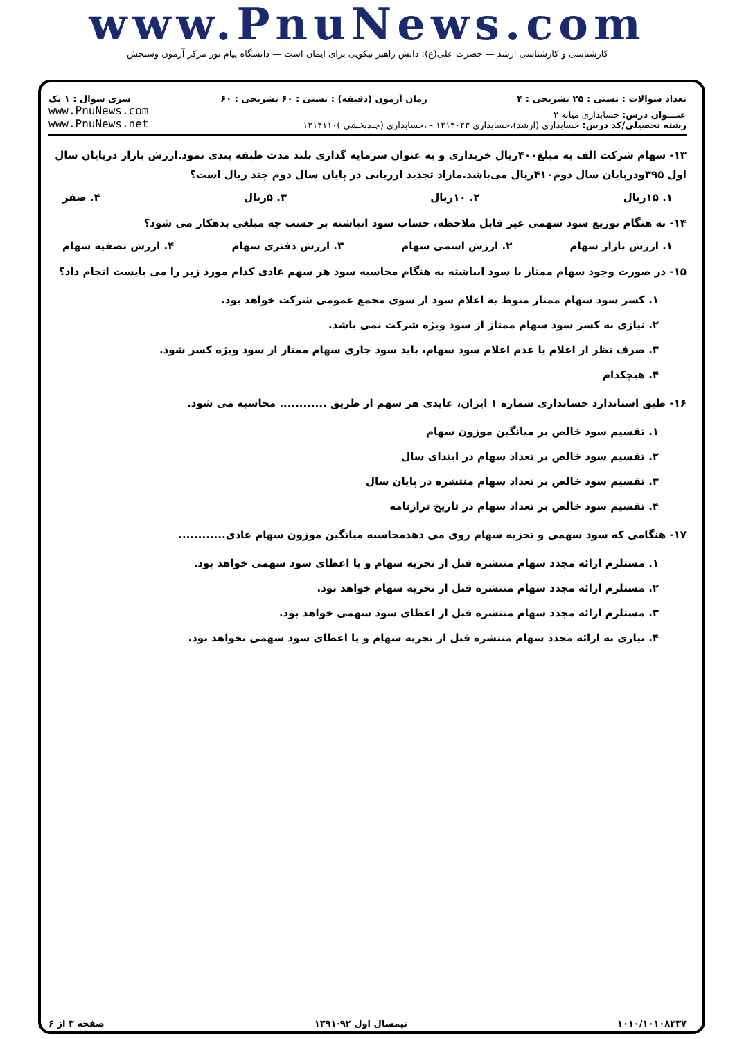www.PnuNews.com
کارشناسی و کارشناسی ارشد — حضرت علی(ع): دانش راهبر نیکویی برای ایمان است — دانشگاه پیام نور مرکز آزمون وسنجش
تعداد سوالات : تستی : ۲۵ تشریحی : ۴ زمان آزمون (دقیقه) : تستی : ۶۰ تشریحی : ۶۰ سری سوال : ۱ یک
عنـــوان درس: حسابداری میانه ۲
رشته تحصیلی/کد درس: حسابداری (ارشد)،حسابداری ۱۲۱۴۰۲۳ - ،حسابداری (چندبخشی )۱۲۱۴۱۱۰
www.PnuNews.com
www.PnuNews.net
۱۳- سهام شرکت الف به مبلغ۴۰۰ریال خریداری و به عنوان سرمایه گذاری بلند مدت طبقه بندی نمود.ارزش بازار درپایان سال اول ۳۹۵ودرپایان سال دوم۴۱۰ریال می‌باشد.مازاد تجدید ارزیابی در پایان سال دوم چند ریال است؟
۱. ۱۵ریال ۲. ۱۰ریال ۳. ۵ریال ۴. صفر
۱۴- به هنگام توزیع سود سهمی غیر قابل ملاحظه، حساب سود انباشته بر حسب چه مبلغی بدهکار می شود؟
۱. ارزش بازار سهام ۲. ارزش اسمی سهام ۳. ارزش دفتری سهام ۴. ارزش تصفیه سهام
۱۵- در صورت وجود سهام ممتاز با سود انباشته به هنگام محاسبه سود هر سهم عادی کدام مورد زیر را می بایست انجام داد؟
۱. کسر سود سهام ممتاز منوط به اعلام سود از سوی مجمع عمومی شرکت خواهد بود.
۲. نیازی به کسر سود سهام ممتاز از سود ویژه شرکت نمی باشد.
۳. صرف نظر از اعلام یا عدم اعلام سود سهام، باید سود جاری سهام ممتاز از سود ویژه کسر شود.
۴. هیچکدام
۱۶- طبق استاندارد حسابداری شماره ۱ ایران، عایدی هر سهم از طریق ............ محاسبه می شود.
۱. تقسیم سود خالص بر میانگین موزون سهام
۲. تقسیم سود خالص بر تعداد سهام در ابتدای سال
۳. تقسیم سود خالص بر تعداد سهام منتشره در پایان سال
۴. تقسیم سود خالص بر تعداد سهام در تاریخ ترازنامه
۱۷- هنگامی که سود سهمی و تجزیه سهام روی می دهدمحاسبه میانگین موزون سهام عادی............
۱. مستلزم ارائه مجدد سهام منتشره قبل از تجزیه سهام و یا اعطای سود سهمی خواهد بود.
۲. مستلزم ارائه مجدد سهام منتشره قبل از تجزیه سهام خواهد بود.
۳. مستلزم ارائه مجدد سهام منتشره قبل از اعطای سود سهمی خواهد بود.
۴. نیازی به ارائه مجدد سهام منتشره قبل از تجزیه سهام و یا اعطای سود سهمی نخواهد بود.
۱۰۱۰/۱۰۱۰۸۳۳۷ نیمسال اول ۹۲-۱۳۹۱ صفحه ۳ از ۶